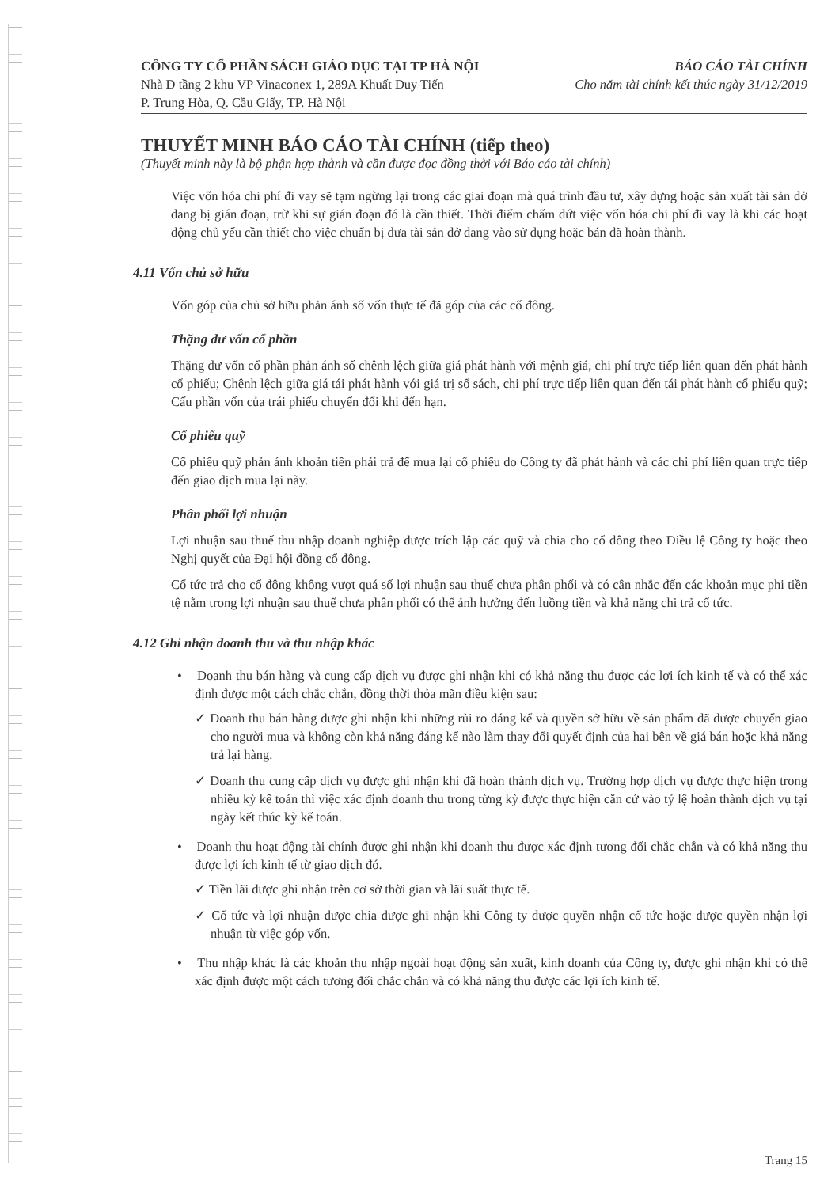CÔNG TY CỔ PHẦN SÁCH GIÁO DỤC TẠI TP HÀ NỘI
Nhà D tầng 2 khu VP Vinaconex 1, 289A Khuất Duy Tiến
P. Trung Hòa, Q. Cầu Giấy, TP. Hà Nội
BÁO CÁO TÀI CHÍNH
Cho năm tài chính kết thúc ngày 31/12/2019
THUYẾT MINH BÁO CÁO TÀI CHÍNH (tiếp theo)
(Thuyết minh này là bộ phận hợp thành và cần được đọc đồng thời với Báo cáo tài chính)
Việc vốn hóa chi phí đi vay sẽ tạm ngừng lại trong các giai đoạn mà quá trình đầu tư, xây dựng hoặc sản xuất tài sản dở dang bị gián đoạn, trừ khi sự gián đoạn đó là cần thiết. Thời điểm chấm dứt việc vốn hóa chi phí đi vay là khi các hoạt động chủ yếu cần thiết cho việc chuẩn bị đưa tài sản dở dang vào sử dụng hoặc bán đã hoàn thành.
4.11 Vốn chủ sở hữu
Vốn góp của chủ sở hữu phản ánh số vốn thực tế đã góp của các cổ đông.
Thặng dư vốn cổ phần
Thặng dư vốn cổ phần phản ánh số chênh lệch giữa giá phát hành với mệnh giá, chi phí trực tiếp liên quan đến phát hành cổ phiếu; Chênh lệch giữa giá tái phát hành với giá trị sổ sách, chi phí trực tiếp liên quan đến tái phát hành cổ phiếu quỹ; Cấu phần vốn của trái phiếu chuyển đổi khi đến hạn.
Cổ phiếu quỹ
Cổ phiếu quỹ phản ánh khoản tiền phải trả để mua lại cổ phiếu do Công ty đã phát hành và các chi phí liên quan trực tiếp đến giao dịch mua lại này.
Phân phối lợi nhuận
Lợi nhuận sau thuế thu nhập doanh nghiệp được trích lập các quỹ và chia cho cổ đông theo Điều lệ Công ty hoặc theo Nghị quyết của Đại hội đồng cổ đông.
Cổ tức trả cho cổ đông không vượt quá số lợi nhuận sau thuế chưa phân phối và có cân nhắc đến các khoản mục phi tiền tệ nằm trong lợi nhuận sau thuế chưa phân phối có thể ảnh hưởng đến luồng tiền và khả năng chi trả cổ tức.
4.12 Ghi nhận doanh thu và thu nhập khác
• Doanh thu bán hàng và cung cấp dịch vụ được ghi nhận khi có khả năng thu được các lợi ích kinh tế và có thể xác định được một cách chắc chắn, đồng thời thỏa mãn điều kiện sau:
✓ Doanh thu bán hàng được ghi nhận khi những rủi ro đáng kể và quyền sở hữu về sản phẩm đã được chuyển giao cho người mua và không còn khả năng đáng kể nào làm thay đổi quyết định của hai bên về giá bán hoặc khả năng trả lại hàng.
✓ Doanh thu cung cấp dịch vụ được ghi nhận khi đã hoàn thành dịch vụ. Trường hợp dịch vụ được thực hiện trong nhiều kỳ kế toán thì việc xác định doanh thu trong từng kỳ được thực hiện căn cứ vào tỷ lệ hoàn thành dịch vụ tại ngày kết thúc kỳ kế toán.
• Doanh thu hoạt động tài chính được ghi nhận khi doanh thu được xác định tương đối chắc chắn và có khả năng thu được lợi ích kinh tế từ giao dịch đó.
✓ Tiền lãi được ghi nhận trên cơ sở thời gian và lãi suất thực tế.
✓ Cổ tức và lợi nhuận được chia được ghi nhận khi Công ty được quyền nhận cổ tức hoặc được quyền nhận lợi nhuận từ việc góp vốn.
• Thu nhập khác là các khoản thu nhập ngoài hoạt động sản xuất, kinh doanh của Công ty, được ghi nhận khi có thể xác định được một cách tương đối chắc chắn và có khả năng thu được các lợi ích kinh tế.
Trang 15